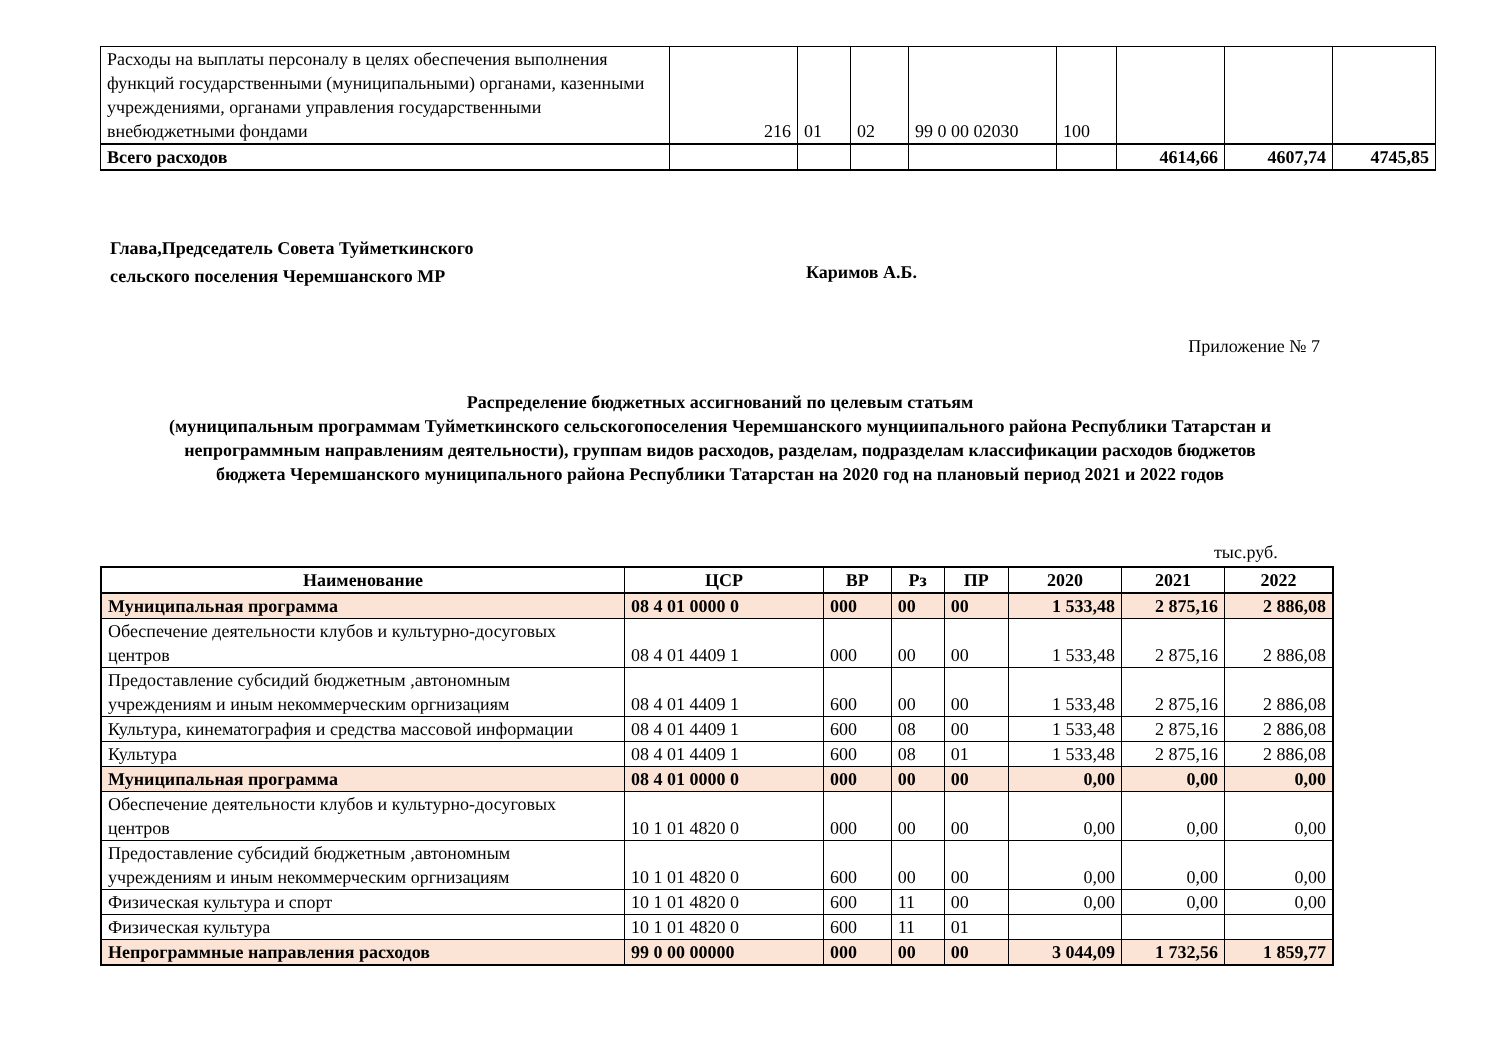| Расходы на выплаты персоналу в целях обеспечения выполнения функций государственными (муниципальными) органами, казенными учреждениями, органами управления государственными внебюджетными фондами | 216 | 01 | 02 | 99 0 00 02030 | 100 | | | |
| Всего расходов | | | | | | 4614,66 | 4607,74 | 4745,85 |
Глава,Председатель Совета Туйметкинского
сельского поселения Черемшанского МР
Каримов А.Б.
Приложение № 7
Распределение бюджетных ассигнований по целевым статьям
(муниципальным программам Туйметкинского сельскогопоселения Черемшанского мунциипального района Республики Татарстан и
непрограммным направлениям деятельности), группам видов расходов, разделам, подразделам классификации расходов бюджетов
бюджета Черемшанского муниципального района Республики Татарстан на 2020 год на плановый период 2021 и 2022 годов
тыс.руб.
| Наименование | ЦСР | ВР | Рз | ПР | 2020 | 2021 | 2022 |
| --- | --- | --- | --- | --- | --- | --- | --- |
| Муниципальная программа | 08 4 01 0000 0 | 000 | 00 | 00 | 1 533,48 | 2 875,16 | 2 886,08 |
| Обеспечение деятельности клубов и культурно-досуговых центров | 08 4 01 4409 1 | 000 | 00 | 00 | 1 533,48 | 2 875,16 | 2 886,08 |
| Предоставление субсидий бюджетным ,автономным учреждениям и иным некоммерческим оргнизациям | 08 4 01 4409 1 | 600 | 00 | 00 | 1 533,48 | 2 875,16 | 2 886,08 |
| Культура, кинематография и средства массовой информации | 08 4 01 4409 1 | 600 | 08 | 00 | 1 533,48 | 2 875,16 | 2 886,08 |
| Культура | 08 4 01 4409 1 | 600 | 08 | 01 | 1 533,48 | 2 875,16 | 2 886,08 |
| Муниципальная программа | 08 4 01 0000 0 | 000 | 00 | 00 | 0,00 | 0,00 | 0,00 |
| Обеспечение деятельности клубов и культурно-досуговых центров | 10 1 01 4820 0 | 000 | 00 | 00 | 0,00 | 0,00 | 0,00 |
| Предоставление субсидий бюджетным ,автономным учреждениям и иным некоммерческим оргнизациям | 10 1 01 4820 0 | 600 | 00 | 00 | 0,00 | 0,00 | 0,00 |
| Физическая культура и спорт | 10 1 01 4820 0 | 600 | 11 | 00 | 0,00 | 0,00 | 0,00 |
| Физическая культура | 10 1 01 4820 0 | 600 | 11 | 01 | | | |
| Непрограммные направления расходов | 99 0 00 00000 | 000 | 00 | 00 | 3 044,09 | 1 732,56 | 1 859,77 |